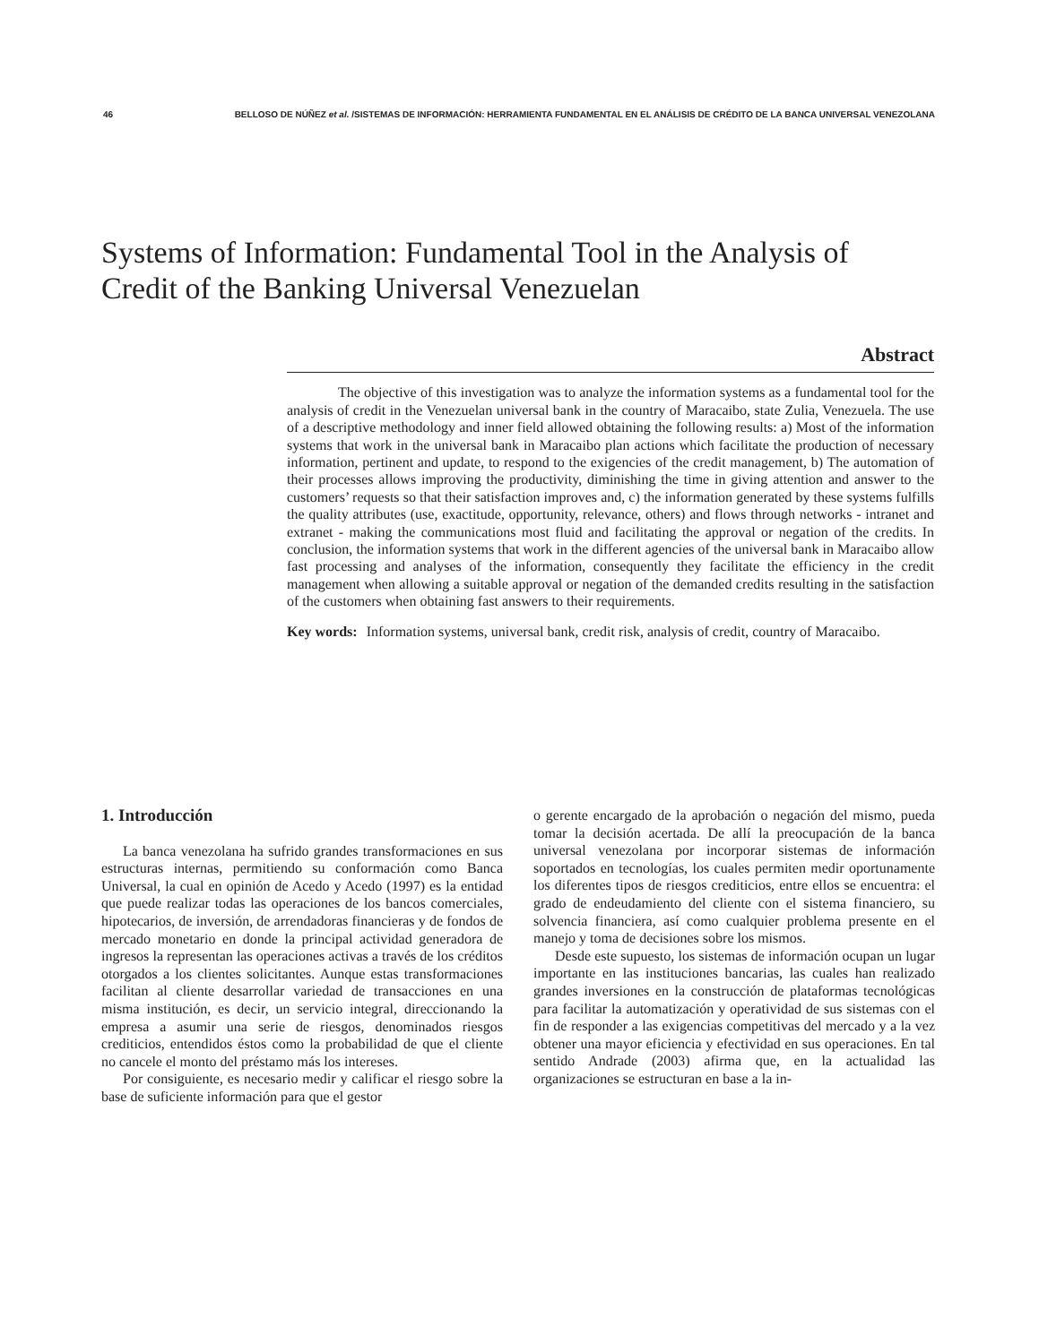46 BELLOSO DE NÚÑEZ et al. /SISTEMAS DE INFORMACIÓN: HERRAMIENTA FUNDAMENTAL EN EL ANÁLISIS DE CRÉDITO DE LA BANCA UNIVERSAL VENEZOLANA
Systems of Information: Fundamental Tool in the Analysis of Credit of the Banking Universal Venezuelan
Abstract
The objective of this investigation was to analyze the information systems as a fundamental tool for the analysis of credit in the Venezuelan universal bank in the country of Maracaibo, state Zulia, Venezuela. The use of a descriptive methodology and inner field allowed obtaining the following results: a) Most of the information systems that work in the universal bank in Maracaibo plan actions which facilitate the production of necessary information, pertinent and update, to respond to the exigencies of the credit management, b) The automation of their processes allows improving the productivity, diminishing the time in giving attention and answer to the customers’ requests so that their satisfaction improves and, c) the information generated by these systems fulfills the quality attributes (use, exactitude, opportunity, relevance, others) and flows through networks - intranet and extranet - making the communications most fluid and facilitating the approval or negation of the credits. In conclusion, the information systems that work in the different agencies of the universal bank in Maracaibo allow fast processing and analyses of the information, consequently they facilitate the efficiency in the credit management when allowing a suitable approval or negation of the demanded credits resulting in the satisfaction of the customers when obtaining fast answers to their requirements.
Key words: Information systems, universal bank, credit risk, analysis of credit, country of Maracaibo.
1. Introducción
La banca venezolana ha sufrido grandes transformaciones en sus estructuras internas, permitiendo su conformación como Banca Universal, la cual en opinión de Acedo y Acedo (1997) es la entidad que puede realizar todas las operaciones de los bancos comerciales, hipotecarios, de inversión, de arrendadoras financieras y de fondos de mercado monetario en donde la principal actividad generadora de ingresos la representan las operaciones activas a través de los créditos otorgados a los clientes solicitantes. Aunque estas transformaciones facilitan al cliente desarrollar variedad de transacciones en una misma institución, es decir, un servicio integral, direccionando la empresa a asumir una serie de riesgos, denominados riesgos crediticios, entendidos éstos como la probabilidad de que el cliente no cancele el monto del préstamo más los intereses.
Por consiguiente, es necesario medir y calificar el riesgo sobre la base de suficiente información para que el gestor
o gerente encargado de la aprobación o negación del mismo, pueda tomar la decisión acertada. De allí la preocupación de la banca universal venezolana por incorporar sistemas de información soportados en tecnologías, los cuales permiten medir oportunamente los diferentes tipos de riesgos crediticios, entre ellos se encuentra: el grado de endeudamiento del cliente con el sistema financiero, su solvencia financiera, así como cualquier problema presente en el manejo y toma de decisiones sobre los mismos.
Desde este supuesto, los sistemas de información ocupan un lugar importante en las instituciones bancarias, las cuales han realizado grandes inversiones en la construcción de plataformas tecnológicas para facilitar la automatización y operatividad de sus sistemas con el fin de responder a las exigencias competitivas del mercado y a la vez obtener una mayor eficiencia y efectividad en sus operaciones. En tal sentido Andrade (2003) afirma que, en la actualidad las organizaciones se estructuran en base a la in-